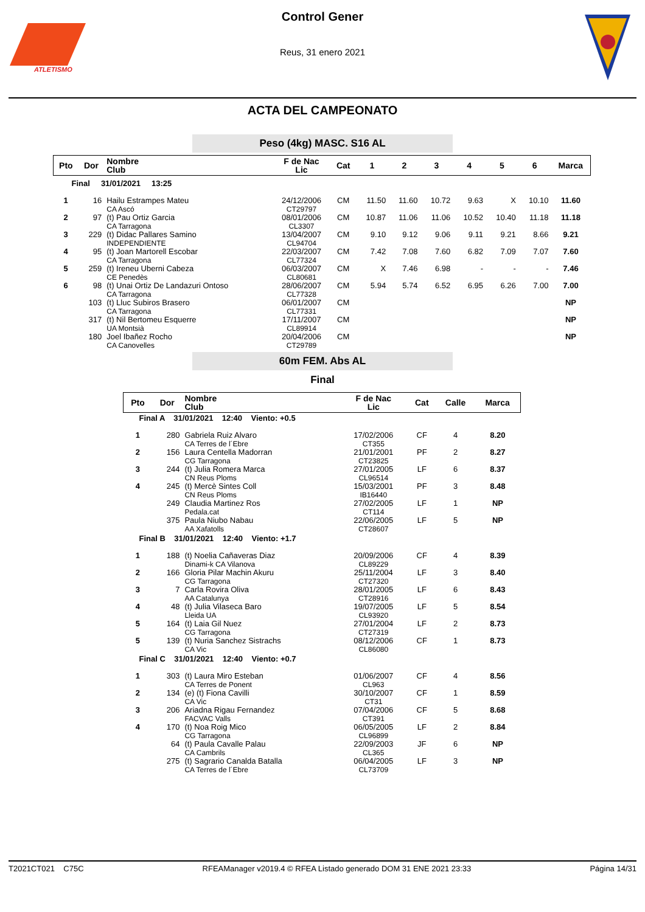ATLETISMO
Control Gener
Reus, 31 enero 2021
ACTA DEL CAMPEONATO
Peso (4kg) MASC. S16 AL
| Pto | Dor | Nombre Club | F de Nac Lic | Cat | 1 | 2 | 3 | 4 | 5 | 6 | Marca |
| --- | --- | --- | --- | --- | --- | --- | --- | --- | --- | --- | --- |
| Final 31/01/2021 13:25 | | | | | | | | | | | |
| 1 | 16 | Hailu Estrampes Mateu CA Ascó | 24/12/2006 CT29797 | CM | 11.50 | 11.60 | 10.72 | 9.63 | X | 10.10 | 11.60 |
| 2 | 97 | (t) Pau Ortiz Garcia CA Tarragona | 08/01/2006 CL3307 | CM | 10.87 | 11.06 | 11.06 | 10.52 | 10.40 | 11.18 | 11.18 |
| 3 | 229 | (t) Didac Pallares Samino INDEPENDIENTE | 13/04/2007 CL94704 | CM | 9.10 | 9.12 | 9.06 | 9.11 | 9.21 | 8.66 | 9.21 |
| 4 | 95 | (t) Joan Martorell Escobar CA Tarragona | 22/03/2007 CL77324 | CM | 7.42 | 7.08 | 7.60 | 6.82 | 7.09 | 7.07 | 7.60 |
| 5 | 259 | (t) Ireneu Uberni Cabeza CE Penedès | 06/03/2007 CL80681 | CM | X | 7.46 | 6.98 | - | - | - | 7.46 |
| 6 | 98 | (t) Unai Ortiz De Landazuri Ontoso CA Tarragona | 28/06/2007 CL77328 | CM | 5.94 | 5.74 | 6.52 | 6.95 | 6.26 | 7.00 | 7.00 |
| | 103 | (t) Lluc Subiros Brasero CA Tarragona | 06/01/2007 CL77331 | CM | | | | | | | NP |
| | 317 | (t) Nil Bertomeu Esquerre UA Montsià | 17/11/2007 CL89914 | CM | | | | | | | NP |
| | 180 | Joel Ibañez Rocho CA Canovelles | 20/04/2006 CT29789 | CM | | | | | | | NP |
60m FEM. Abs AL
Final
| Pto | Dor | Nombre Club | F de Nac Lic | Cat | Calle | Marca |
| --- | --- | --- | --- | --- | --- | --- |
| Final A 31/01/2021 12:40 Viento: +0.5 | | | | | | |
| 1 | 280 | Gabriela Ruiz Alvaro CA Terres de l´Ebre | 17/02/2006 CT355 | CF | 4 | 8.20 |
| 2 | 156 | Laura Centella Madorran CG Tarragona | 21/01/2001 CT23825 | PF | 2 | 8.27 |
| 3 | 244 | (t) Julia Romera Marca CN Reus Ploms | 27/01/2005 CL96514 | LF | 6 | 8.37 |
| 4 | 245 | (t) Mercè Sintes Coll CN Reus Ploms | 15/03/2001 IB16440 | PF | 3 | 8.48 |
| | 249 | Claudia Martinez Ros Pedala.cat | 27/02/2005 CT114 | LF | 1 | NP |
| | 375 | Paula Niubo Nabau AA Xafatolls | 22/06/2005 CT28607 | LF | 5 | NP |
| Final B 31/01/2021 12:40 Viento: +1.7 | | | | | | |
| 1 | 188 | (t) Noelia Cañaveras Diaz Dinami-k CA Vilanova | 20/09/2006 CL89229 | CF | 4 | 8.39 |
| 2 | 166 | Gloria Pilar Machin Akuru CG Tarragona | 25/11/2004 CT27320 | LF | 3 | 8.40 |
| 3 | 7 | Carla Rovira Oliva AA Catalunya | 28/01/2005 CT28916 | LF | 6 | 8.43 |
| 4 | 48 | (t) Julia Vilaseca Baro Lleida UA | 19/07/2005 CL93920 | LF | 5 | 8.54 |
| 5 | 164 | (t) Laia Gil Nuez CG Tarragona | 27/01/2004 CT27319 | LF | 2 | 8.73 |
| 5 | 139 | (t) Nuria Sanchez Sistrachs CA Vic | 08/12/2006 CL86080 | CF | 1 | 8.73 |
| Final C 31/01/2021 12:40 Viento: +0.7 | | | | | | |
| 1 | 303 | (t) Laura Miro Esteban CA Terres de Ponent | 01/06/2007 CL963 | CF | 4 | 8.56 |
| 2 | 134 | (e) (t) Fiona Cavilli CA Vic | 30/10/2007 CT31 | CF | 1 | 8.59 |
| 3 | 206 | Ariadna Rigau Fernandez FACVAC Valls | 07/04/2006 CT391 | CF | 5 | 8.68 |
| 4 | 170 | (t) Noa Roig Mico CG Tarragona | 06/05/2005 CL96899 | LF | 2 | 8.84 |
| | 64 | (t) Paula Cavalle Palau CA Cambrils | 22/09/2003 CL365 | JF | 6 | NP |
| | 275 | (t) Sagrario Canalda Batalla CA Terres de l´Ebre | 06/04/2005 CL73709 | LF | 3 | NP |
T2021CT021 C75C RFEAManager v2019.4 © RFEA Listado generado DOM 31 ENE 2021 23:33 Página 14/31